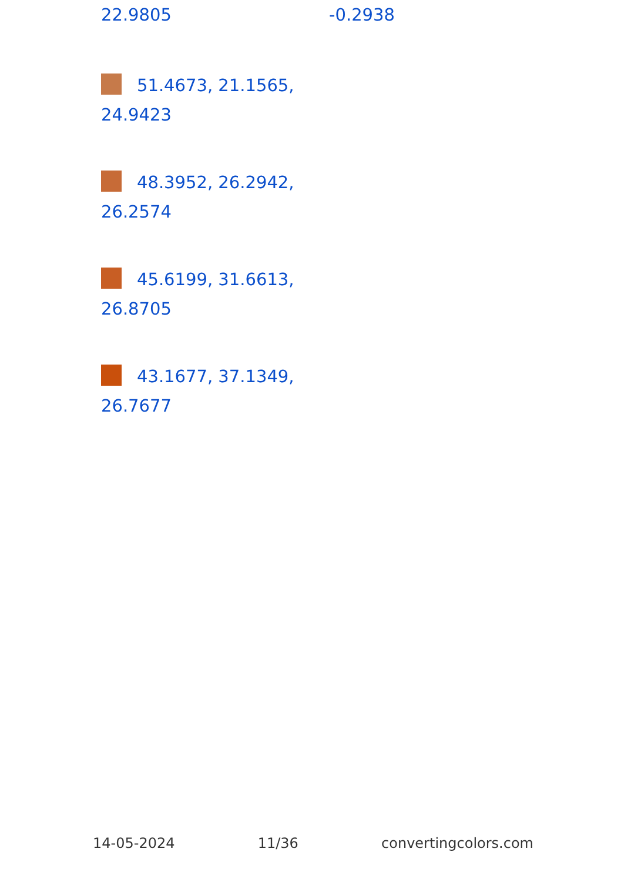22.9805 -0.2938
51.4673, 21.1565, 24.9423
48.3952, 26.2942, 26.2574
45.6199, 31.6613, 26.8705
43.1677, 37.1349, 26.7677
14-05-2024 11/36 convertingcolors.com